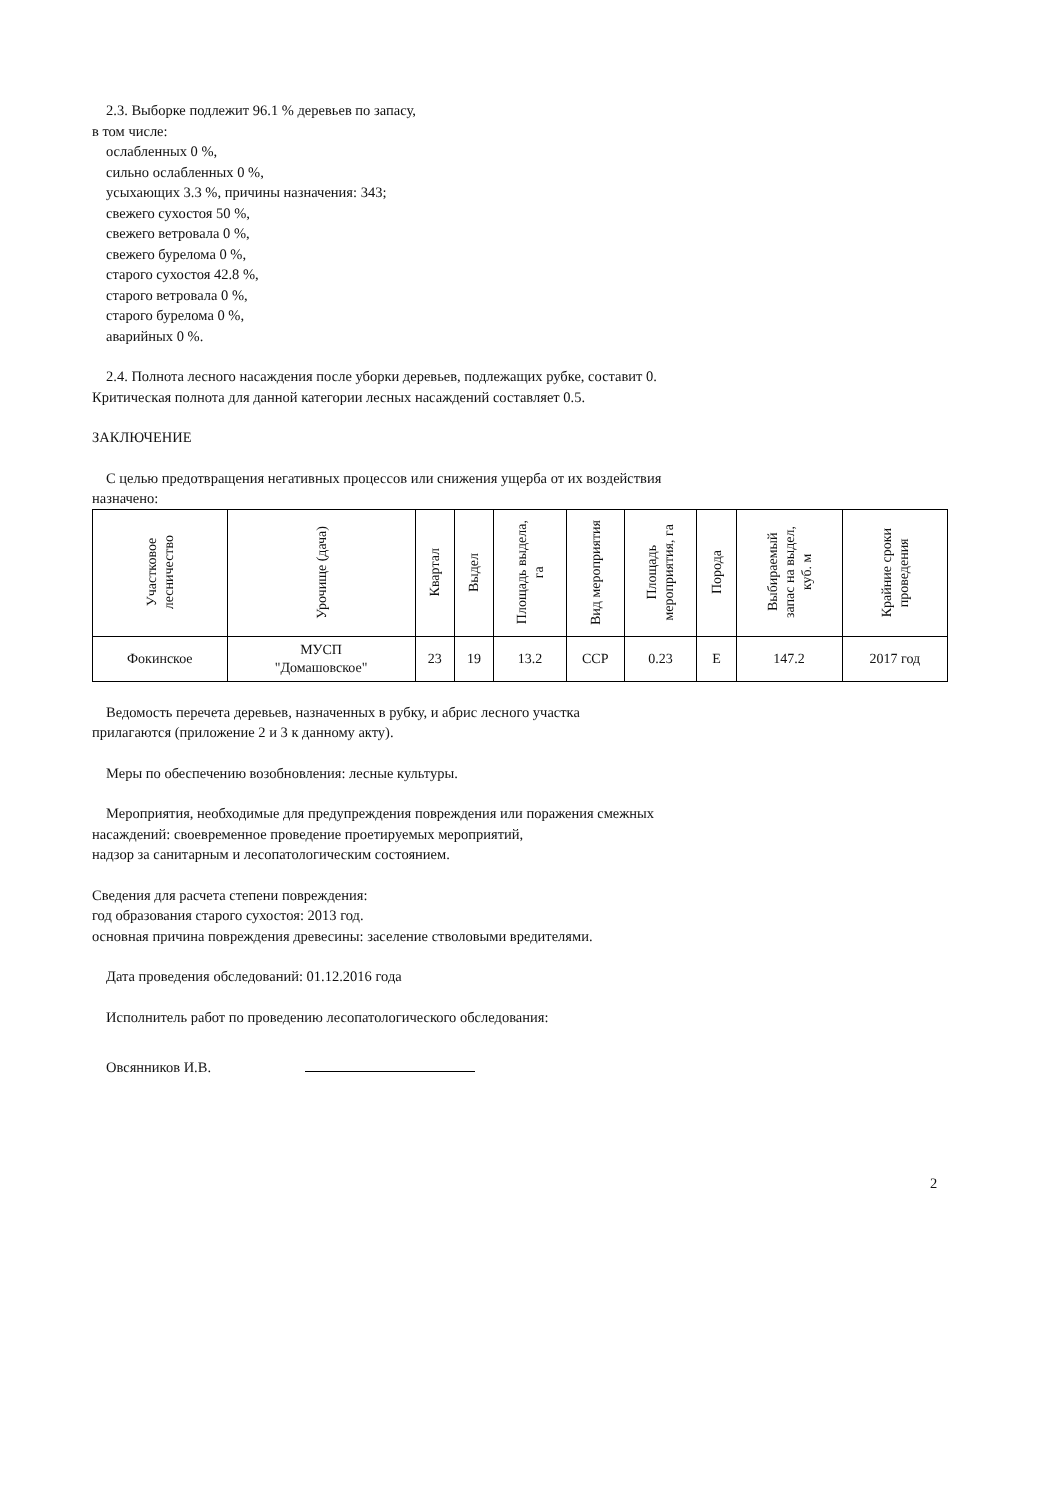2.3. Выборке подлежит 96.1 % деревьев по запасу,
в том числе:
ослабленных 0 %,
сильно ослабленных 0 %,
усыхающих 3.3 %, причины назначения: 343;
свежего сухостоя 50 %,
свежего ветровала 0 %,
свежего бурелома 0 %,
старого сухостоя 42.8 %,
старого ветровала 0 %,
старого бурелома 0 %,
аварийных 0 %.
2.4. Полнота лесного насаждения после уборки деревьев, подлежащих рубке, составит 0.
Критическая полнота для данной категории лесных насаждений составляет 0.5.
ЗАКЛЮЧЕНИЕ
С целью предотвращения негативных процессов или снижения ущерба от их воздействия
назначено:
| Участковое лесничество | Урочище (дача) | Квартал | Выдел | Площадь выдела, га | Вид мероприятия | Площадь мероприятия, га | Порода | Выбираемый запас на выдел, куб. м | Крайние сроки проведения |
| --- | --- | --- | --- | --- | --- | --- | --- | --- | --- |
| Фокинское | МУСП "Домашовское" | 23 | 19 | 13.2 | ССР | 0.23 | Е | 147.2 | 2017 год |
Ведомость перечета деревьев, назначенных в рубку, и абрис лесного участка
прилагаются (приложение 2 и 3 к данному акту).
Меры по обеспечению возобновления: лесные культуры.
Мероприятия, необходимые для предупреждения повреждения или поражения смежных
насаждений: своевременное проведение проетируемых мероприятий,
надзор за санитарным и лесопатологическим состоянием.
Сведения для расчета степени повреждения:
год образования старого сухостоя: 2013 год.
основная причина повреждения древесины: заселение стволовыми вредителями.
Дата проведения обследований: 01.12.2016 года
Исполнитель работ по проведению лесопатологического обследования:
Овсянников И.В.
2